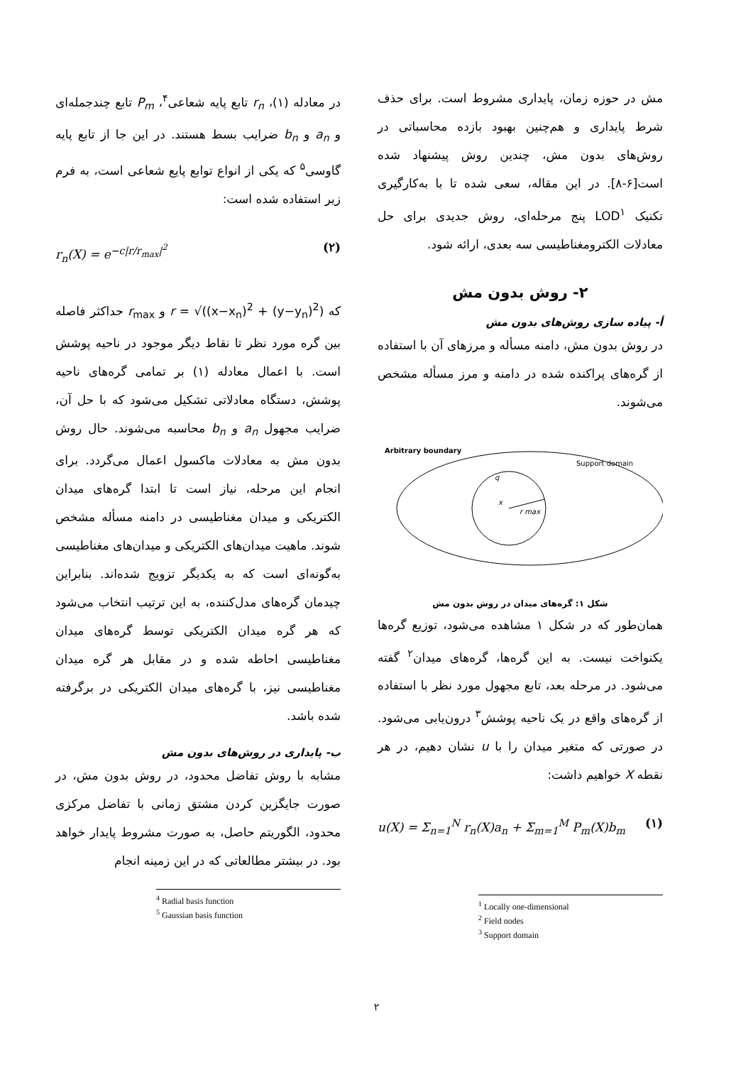مش در حوزه زمان، پایداری مشروط است. برای حذف شرط پایداری و هم‌چنین بهبود بازده محاسباتی در روش‌های بدون مش، چندین روش پیشنهاد شده است[۶-۸]. در این مقاله، سعی شده تا با به‌کارگیری تکنیک LOD<sup>۱</sup> پنج مرحله‌ای، روش جدیدی برای حل معادلات الکترومغناطیسی سه بعدی، ارائه شود.
۲- روش بدون مش
أ- پیاده سازی روش‌های بدون مش
در روش بدون مش، دامنه مسأله و مرزهای آن با استفاده از گره‌های پراکنده شده در دامنه و مرز مسأله مشخص می‌شوند.
Arbitrary boundary
Support domain
r max
x
q
شکل ۱: گره‌های میدان در روش بدون مش
همان‌طور که در شکل ۱ مشاهده می‌شود، توزیع گره‌ها یکنواخت نیست. به این گره‌ها، گره‌های میدان<sup>۲</sup> گفته می‌شود. در مرحله بعد، تابع مجهول مورد نظر با استفاده از گره‌های واقع در یک ناحیه پوشش<sup>۳</sup> درون‌یابی می‌شود. در صورتی که متغیر میدان را با u نشان دهیم، در هر نقطه X خواهیم داشت:
u(X) = Σ<sub>n=1</sub><sup>N</sup> r<sub>n</sub>(X)a<sub>n</sub> + Σ<sub>m=1</sub><sup>M</sup> P<sub>m</sub>(X)b<sub>m</sub> (۱)
<sup>1</sup> Locally one-dimensional
<sup>2</sup> Field nodes
<sup>3</sup> Support domain
در معادله (۱)، r<sub>n</sub> تابع پایه شعاعی<sup>۴</sup>، P<sub>m</sub> تابع چندجمله‌ای و a<sub>n</sub> و b<sub>n</sub> ضرایب بسط هستند. در این جا از تابع پایه گاوسی<sup>۵</sup> که یکی از انواع توابع پایع شعاعی است، به فرم زیر استفاده شده است:
r<sub>n</sub>(X) = e<sup>−c|r/r<sub>max</sub>|<sup>2</sup></sup> (۲)
که r = √((x−x<sub>n</sub>)<sup>2</sup> + (y−y<sub>n</sub>)<sup>2</sup>) و r<sub>max</sub> حداکثر فاصله بین گره مورد نظر تا نقاط دیگر موجود در ناحیه پوشش است. با اعمال معادله (۱) بر تمامی گره‌های ناحیه پوشش، دستگاه معادلاتی تشکیل می‌شود که با حل آن، ضرایب مجهول a<sub>n</sub> و b<sub>n</sub> محاسبه می‌شوند. حال روش بدون مش به معادلات ماکسول اعمال می‌گردد. برای انجام این مرحله، نیاز است تا ابتدا گره‌های میدان الکتریکی و میدان مغناطیسی در دامنه مسأله مشخص شوند. ماهیت میدان‌های الکتریکی و میدان‌های مغناطیسی به‌گونه‌ای است که به یکدیگر تزویج شده‌اند. بنابراین چیدمان گره‌های مدل‌کننده، به این ترتیب انتخاب می‌شود که هر گره میدان الکتریکی توسط گره‌های میدان مغناطیسی احاطه شده و در مقابل هر گره میدان مغناطیسی نیز، با گره‌های میدان الکتریکی در برگرفته شده باشد.
ب- پایداری در روش‌های بدون مش
مشابه با روش تفاضل محدود، در روش بدون مش، در صورت جایگزین کردن مشتق زمانی با تفاضل مرکزی محدود، الگوریتم حاصل، به صورت مشروط پایدار خواهد بود. در بیشتر مطالعاتی که در این زمینه انجام
<sup>4</sup> Radial basis function
<sup>5</sup> Gaussian basis function
۲